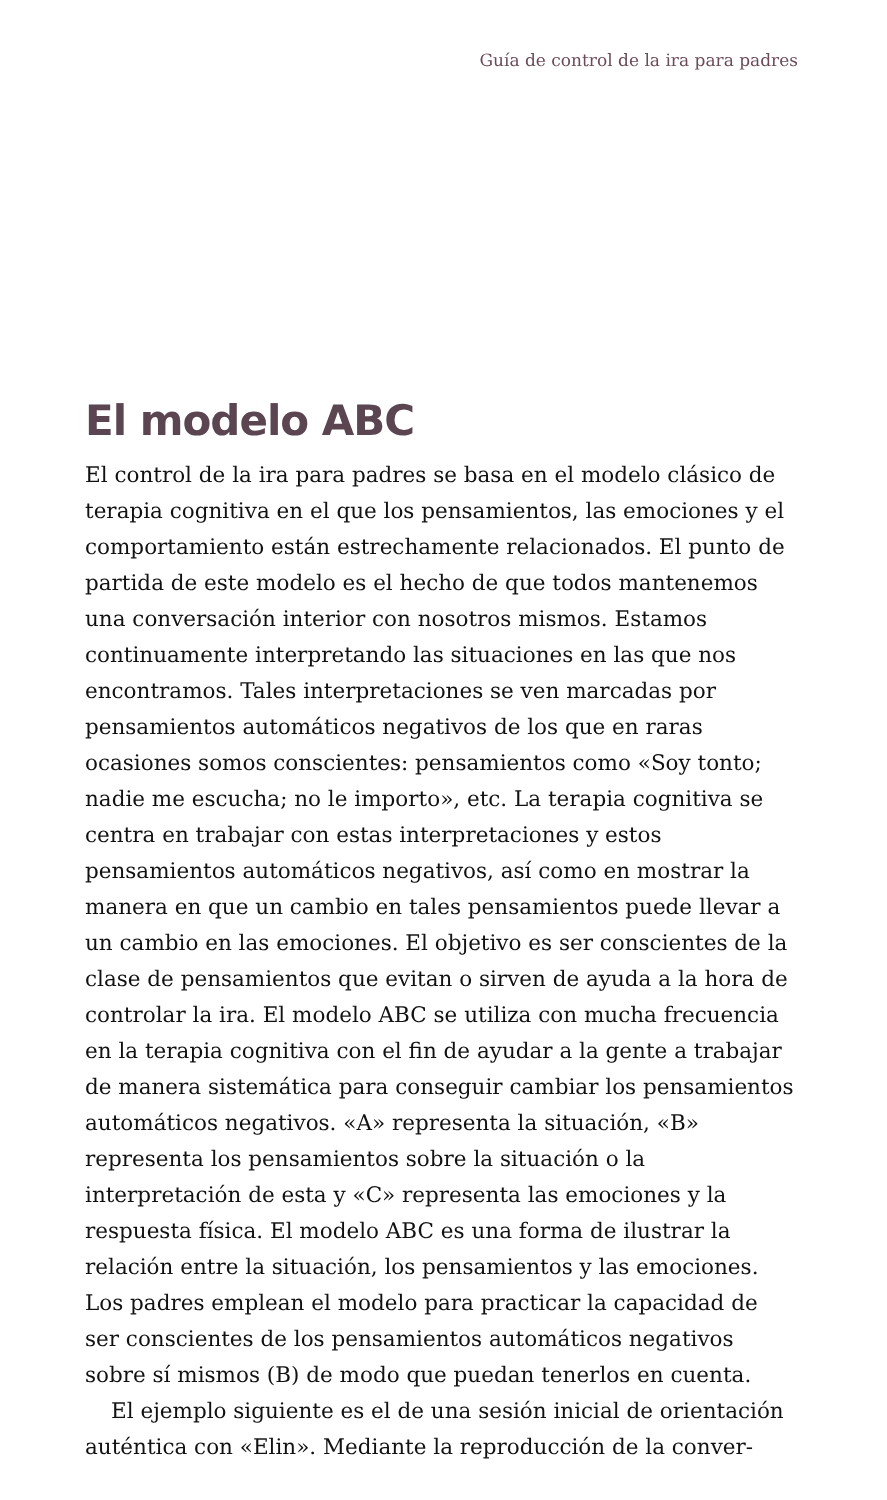Guía de control de la ira para padres
El modelo ABC
El control de la ira para padres se basa en el modelo clásico de terapia cognitiva en el que los pensamientos, las emociones y el comportamiento están estrechamente relacionados. El punto de partida de este modelo es el hecho de que todos mantenemos una conversación interior con nosotros mismos. Estamos continuamente interpretando las situaciones en las que nos encontramos. Tales interpretaciones se ven marcadas por pensamientos automáticos negativos de los que en raras ocasiones somos conscientes: pensamientos como «Soy tonto; nadie me escucha; no le importo», etc. La terapia cognitiva se centra en trabajar con estas interpretaciones y estos pensamientos automáticos negativos, así como en mostrar la manera en que un cambio en tales pensamientos puede llevar a un cambio en las emociones. El objetivo es ser conscientes de la clase de pensamientos que evitan o sirven de ayuda a la hora de controlar la ira. El modelo ABC se utiliza con mucha frecuencia en la terapia cognitiva con el fin de ayudar a la gente a trabajar de manera sistemática para conseguir cambiar los pensamientos automáticos negativos. «A» representa la situación, «B» representa los pensamientos sobre la situación o la interpretación de esta y «C» representa las emociones y la respuesta física. El modelo ABC es una forma de ilustrar la relación entre la situación, los pensamientos y las emociones. Los padres emplean el modelo para practicar la capacidad de ser conscientes de los pensamientos automáticos negativos sobre sí mismos (B) de modo que puedan tenerlos en cuenta.
El ejemplo siguiente es el de una sesión inicial de orientación auténtica con «Elin». Mediante la reproducción de la conver-